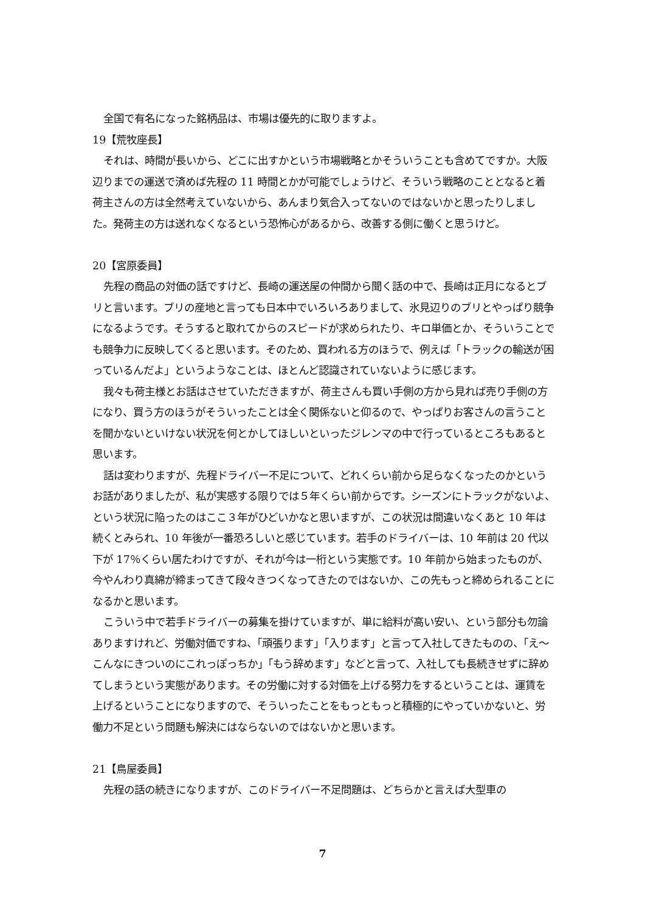全国で有名になった銘柄品は、市場は優先的に取りますよ。
19【荒牧座長】
それは、時間が長いから、どこに出すかという市場戦略とかそういうことも含めてですか。大阪辺りまでの運送で済めば先程の 11 時間とかが可能でしょうけど、そういう戦略のこととなると着荷主さんの方は全然考えていないから、あんまり気合入ってないのではないかと思ったりしました。発荷主の方は送れなくなるという恐怖心があるから、改善する側に働くと思うけど。
20【宮原委員】
先程の商品の対価の話ですけど、長崎の運送屋の仲間から聞く話の中で、長崎は正月になるとブリと言います。ブリの産地と言っても日本中でいろいろありまして、氷見辺りのブリとやっぱり競争になるようです。そうすると取れてからのスピードが求められたり、キロ単価とか、そういうことでも競争力に反映してくると思います。そのため、買われる方のほうで、例えば「トラックの輸送が困っているんだよ」というようなことは、ほとんど認識されていないように感じます。
我々も荷主様とお話はさせていただきますが、荷主さんも買い手側の方から見れば売り手側の方になり、買う方のほうがそういったことは全く関係ないと仰るので、やっぱりお客さんの言うことを聞かないといけない状況を何とかしてほしいといったジレンマの中で行っているところもあると思います。
話は変わりますが、先程ドライバー不足について、どれくらい前から足らなくなったのかというお話がありましたが、私が実感する限りでは５年くらい前からです。シーズンにトラックがないよ、という状況に陥ったのはここ３年がひどいかなと思いますが、この状況は間違いなくあと 10 年は続くとみられ、10 年後が一番恐ろしいと感じています。若手のドライバーは、10 年前は 20 代以下が 17％くらい居たわけですが、それが今は一桁という実態です。10 年前から始まったものが、今やんわり真綿が締まってきて段々きつくなってきたのではないか、この先もっと締められることになるかと思います。
こういう中で若手ドライバーの募集を掛けていますが、単に給料が高い安い、という部分も勿論ありますけれど、労働対価ですね、「頑張ります」「入ります」と言って入社してきたものの、「え～こんなにきついのにこれっぽっちか」「もう辞めます」などと言って、入社しても長続きせずに辞めてしまうという実態があります。その労働に対する対価を上げる努力をするということは、運賃を上げるということになりますので、そういったことをもっともっと積極的にやっていかないと、労働力不足という問題も解決にはならないのではないかと思います。
21【鳥屋委員】
先程の話の続きになりますが、このドライバー不足問題は、どちらかと言えば大型車の
7